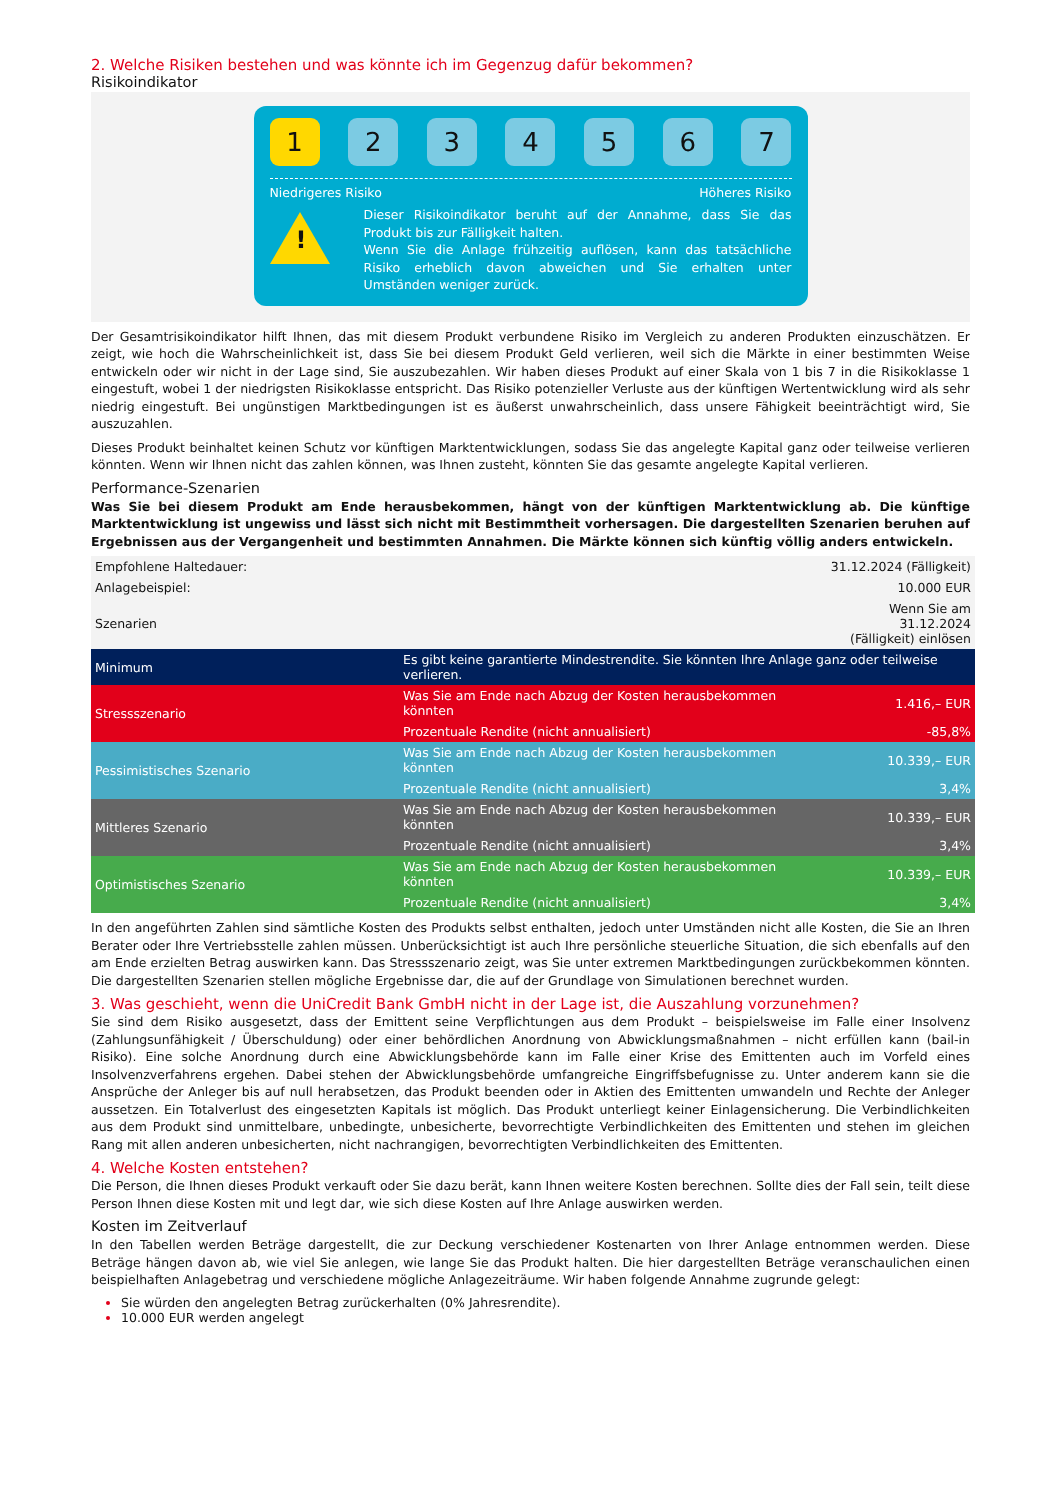2. Welche Risiken bestehen und was könnte ich im Gegenzug dafür bekommen?
Risikoindikator
1 2 3 4 5 6 7
Niedrigeres Risiko Höheres Risiko
!
Dieser Risikoindikator beruht auf der Annahme, dass Sie das Produkt bis zur Fälligkeit halten.
Wenn Sie die Anlage frühzeitig auflösen, kann das tatsächliche Risiko erheblich davon abweichen und Sie erhalten unter Umständen weniger zurück.
Der Gesamtrisikoindikator hilft Ihnen, das mit diesem Produkt verbundene Risiko im Vergleich zu anderen Produkten einzuschätzen. Er zeigt, wie hoch die Wahrscheinlichkeit ist, dass Sie bei diesem Produkt Geld verlieren, weil sich die Märkte in einer bestimmten Weise entwickeln oder wir nicht in der Lage sind, Sie auszubezahlen. Wir haben dieses Produkt auf einer Skala von 1 bis 7 in die Risikoklasse 1 eingestuft, wobei 1 der niedrigsten Risikoklasse entspricht. Das Risiko potenzieller Verluste aus der künftigen Wertentwicklung wird als sehr niedrig eingestuft. Bei ungünstigen Marktbedingungen ist es äußerst unwahrscheinlich, dass unsere Fähigkeit beeinträchtigt wird, Sie auszuzahlen.
Dieses Produkt beinhaltet keinen Schutz vor künftigen Marktentwicklungen, sodass Sie das angelegte Kapital ganz oder teilweise verlieren könnten. Wenn wir Ihnen nicht das zahlen können, was Ihnen zusteht, könnten Sie das gesamte angelegte Kapital verlieren.
Performance-Szenarien
Was Sie bei diesem Produkt am Ende herausbekommen, hängt von der künftigen Marktentwicklung ab. Die künftige Marktentwicklung ist ungewiss und lässt sich nicht mit Bestimmtheit vorhersagen. Die dargestellten Szenarien beruhen auf Ergebnissen aus der Vergangenheit und bestimmten Annahmen. Die Märkte können sich künftig völlig anders entwickeln.
| Empfohlene Haltedauer: | | 31.12.2024 (Fälligkeit) |
| Anlagebeispiel: | | 10.000 EUR |
| Szenarien | | Wenn Sie am 31.12.2024 (Fälligkeit) einlösen |
| Minimum | Es gibt keine garantierte Mindestrendite. Sie könnten Ihre Anlage ganz oder teilweise verlieren. | |
| Stressszenario | Was Sie am Ende nach Abzug der Kosten herausbekommen könnten | 1.416,– EUR |
| | Prozentuale Rendite (nicht annualisiert) | -85,8% |
| Pessimistisches Szenario | Was Sie am Ende nach Abzug der Kosten herausbekommen könnten | 10.339,– EUR |
| | Prozentuale Rendite (nicht annualisiert) | 3,4% |
| Mittleres Szenario | Was Sie am Ende nach Abzug der Kosten herausbekommen könnten | 10.339,– EUR |
| | Prozentuale Rendite (nicht annualisiert) | 3,4% |
| Optimistisches Szenario | Was Sie am Ende nach Abzug der Kosten herausbekommen könnten | 10.339,– EUR |
| | Prozentuale Rendite (nicht annualisiert) | 3,4% |
In den angeführten Zahlen sind sämtliche Kosten des Produkts selbst enthalten, jedoch unter Umständen nicht alle Kosten, die Sie an Ihren Berater oder Ihre Vertriebsstelle zahlen müssen. Unberücksichtigt ist auch Ihre persönliche steuerliche Situation, die sich ebenfalls auf den am Ende erzielten Betrag auswirken kann. Das Stressszenario zeigt, was Sie unter extremen Marktbedingungen zurückbekommen könnten. Die dargestellten Szenarien stellen mögliche Ergebnisse dar, die auf der Grundlage von Simulationen berechnet wurden.
3. Was geschieht, wenn die UniCredit Bank GmbH nicht in der Lage ist, die Auszahlung vorzunehmen?
Sie sind dem Risiko ausgesetzt, dass der Emittent seine Verpflichtungen aus dem Produkt – beispielsweise im Falle einer Insolvenz (Zahlungsunfähigkeit / Überschuldung) oder einer behördlichen Anordnung von Abwicklungsmaßnahmen – nicht erfüllen kann (bail-in Risiko). Eine solche Anordnung durch eine Abwicklungsbehörde kann im Falle einer Krise des Emittenten auch im Vorfeld eines Insolvenzverfahrens ergehen. Dabei stehen der Abwicklungsbehörde umfangreiche Eingriffsbefugnisse zu. Unter anderem kann sie die Ansprüche der Anleger bis auf null herabsetzen, das Produkt beenden oder in Aktien des Emittenten umwandeln und Rechte der Anleger aussetzen. Ein Totalverlust des eingesetzten Kapitals ist möglich. Das Produkt unterliegt keiner Einlagensicherung. Die Verbindlichkeiten aus dem Produkt sind unmittelbare, unbedingte, unbesicherte, bevorrechtigte Verbindlichkeiten des Emittenten und stehen im gleichen Rang mit allen anderen unbesicherten, nicht nachrangigen, bevorrechtigten Verbindlichkeiten des Emittenten.
4. Welche Kosten entstehen?
Die Person, die Ihnen dieses Produkt verkauft oder Sie dazu berät, kann Ihnen weitere Kosten berechnen. Sollte dies der Fall sein, teilt diese Person Ihnen diese Kosten mit und legt dar, wie sich diese Kosten auf Ihre Anlage auswirken werden.
Kosten im Zeitverlauf
In den Tabellen werden Beträge dargestellt, die zur Deckung verschiedener Kostenarten von Ihrer Anlage entnommen werden. Diese Beträge hängen davon ab, wie viel Sie anlegen, wie lange Sie das Produkt halten. Die hier dargestellten Beträge veranschaulichen einen beispielhaften Anlagebetrag und verschiedene mögliche Anlagezeiträume. Wir haben folgende Annahme zugrunde gelegt:
Sie würden den angelegten Betrag zurückerhalten (0% Jahresrendite).
10.000 EUR werden angelegt